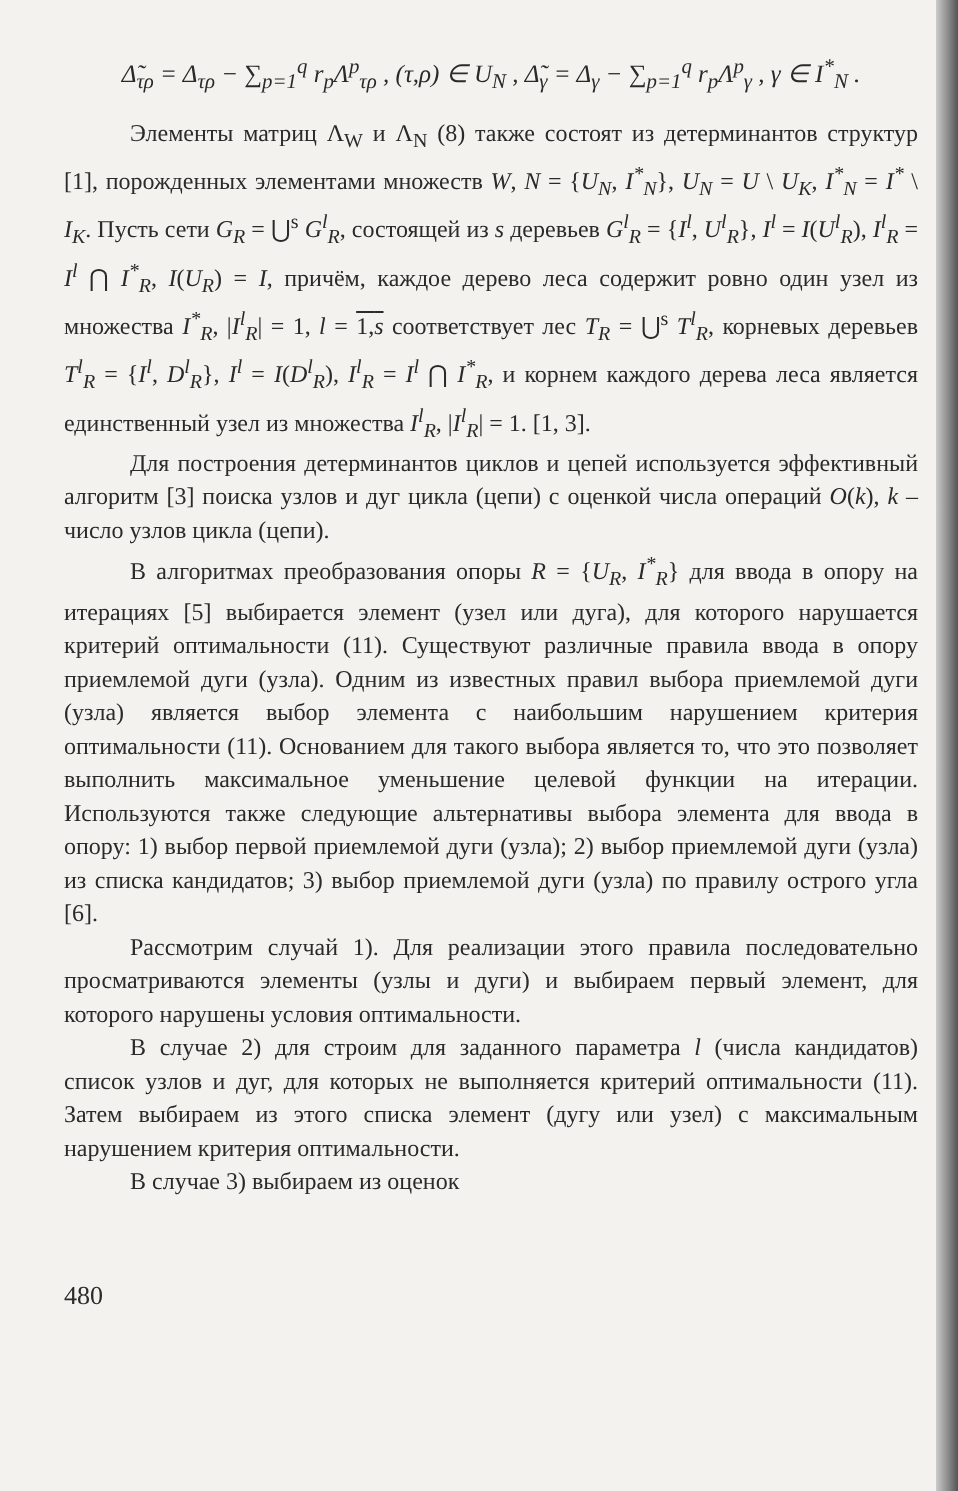Δ̃<sub>τρ</sub> = Δ<sub>τρ</sub> − ∑<sub>p=1</sub><sup>q</sup> r<sub>p</sub>Λ<sup>p</sup><sub>τρ</sub> , (τ,ρ) ∈ U<sub>N</sub> , Δ̃<sub>γ</sub> = Δ<sub>γ</sub> − ∑<sub>p=1</sub><sup>q</sup> r<sub>p</sub>Λ<sup>p</sup><sub>γ</sub> , γ ∈ I<sup>*</sup><sub>N</sub> .
Элементы матриц Λ<sub>W</sub> и Λ<sub>N</sub> (8) также состоят из детерминантов структур [1], порожденных элементами множеств W, N = {U<sub>N</sub>, I<sup>*</sup><sub>N</sub>}, U<sub>N</sub> = U \ U<sub>K</sub>, I<sup>*</sup><sub>N</sub> = I<sup>*</sup> \ I<sub>K</sub>. Пусть сети G<sub>R</sub> = ⋃<sup>s</sup> G<sup>l</sup><sub>R</sub>, состоящей из s деревьев G<sup>l</sup><sub>R</sub> = {I<sup>l</sup>, U<sup>l</sup><sub>R</sub>}, I<sup>l</sup> = I(U<sup>l</sup><sub>R</sub>), I<sup>l</sup><sub>R</sub> = I<sup>l</sup> ⋂ I<sup>*</sup><sub>R</sub>, I(U<sub>R</sub>) = I, причём, каждое дерево леса содержит ровно один узел из множества I<sup>*</sup><sub>R</sub>, |I<sup>l</sup><sub>R</sub>| = 1, l = 1,s соответствует лес T<sub>R</sub> = ⋃<sup>s</sup> T<sup>l</sup><sub>R</sub>, корневых деревьев T<sup>l</sup><sub>R</sub> = {I<sup>l</sup>, D<sup>l</sup><sub>R</sub>}, I<sup>l</sup> = I(D<sup>l</sup><sub>R</sub>), I<sup>l</sup><sub>R</sub> = I<sup>l</sup> ⋂ I<sup>*</sup><sub>R</sub>, и корнем каждого дерева леса является единственный узел из множества I<sup>l</sup><sub>R</sub>, |I<sup>l</sup><sub>R</sub>| = 1. [1, 3].
Для построения детерминантов циклов и цепей используется эффективный алгоритм [3] поиска узлов и дуг цикла (цепи) с оценкой числа операций O(k), k – число узлов цикла (цепи).
В алгоритмах преобразования опоры R = {U<sub>R</sub>, I<sup>*</sup><sub>R</sub>} для ввода в опору на итерациях [5] выбирается элемент (узел или дуга), для которого нарушается критерий оптимальности (11). Существуют различные правила ввода в опору приемлемой дуги (узла). Одним из известных правил выбора приемлемой дуги (узла) является выбор элемента с наибольшим нарушением критерия оптимальности (11). Основанием для такого выбора является то, что это позволяет выполнить максимальное уменьшение целевой функции на итерации. Используются также следующие альтернативы выбора элемента для ввода в опору: 1) выбор первой приемлемой дуги (узла); 2) выбор приемлемой дуги (узла) из списка кандидатов; 3) выбор приемлемой дуги (узла) по правилу острого угла [6].
Рассмотрим случай 1). Для реализации этого правила последовательно просматриваются элементы (узлы и дуги) и выбираем первый элемент, для которого нарушены условия оптимальности.
В случае 2) для строим для заданного параметра l (числа кандидатов) список узлов и дуг, для которых не выполняется критерий оптимальности (11). Затем выбираем из этого списка элемент (дугу или узел) с максимальным нарушением критерия оптимальности.
В случае 3) выбираем из оценок
480